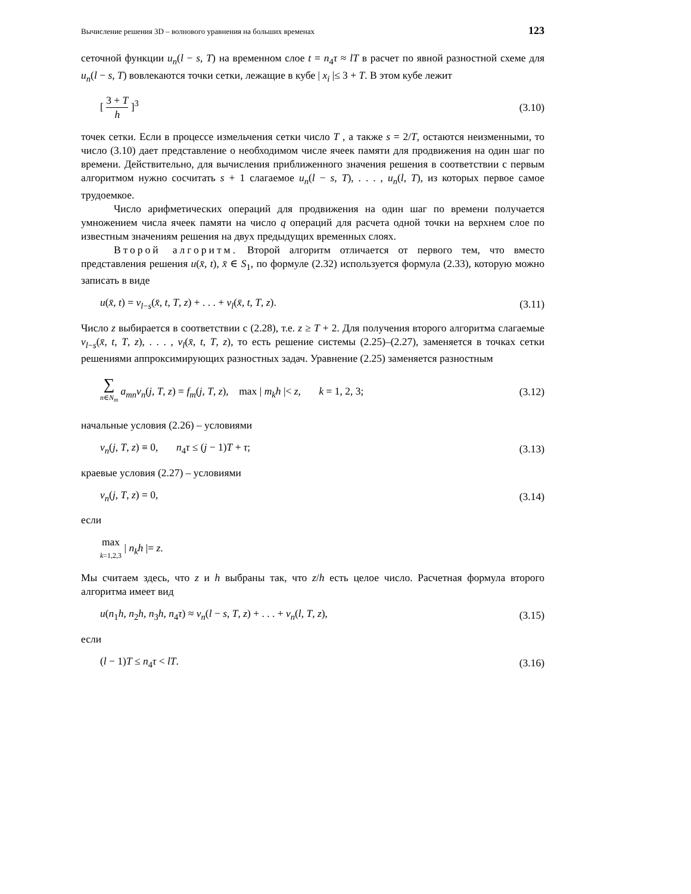Вычисление решения 3D – волнового уравнения на больших временах 123
сеточной функции u<sub>n</sub>(l − s, T) на временном слое t = n<sub>4</sub>τ ≈ lT в расчет по явной разностной схеме для u<sub>n</sub>(l − s, T) вовлекаются точки сетки, лежащие в кубе | x<sub>i</sub> |≤ 3 + T. В этом кубе лежит
[ 3 + T h ]<sup>3</sup> (3.10)
точек сетки. Если в процессе измельчения сетки число T , а также s = 2/T, остаются неизменными, то число (3.10) дает представление о необходимом числе ячеек памяти для продвижения на один шаг по времени. Действительно, для вычисления приближенного значения решения в соответствии с первым алгоритмом нужно сосчитать s + 1 слагаемое u<sub>n</sub>(l − s, T), . . . , u<sub>n</sub>(l, T), из которых первое самое трудоемкое.
Число арифметических операций для продвижения на один шаг по времени получается умножением числа ячеек памяти на число q операций для расчета одной точки на верхнем слое по известным значениям решения на двух предыдущих временных слоях.
Второй алгоритм. Второй алгоритм отличается от первого тем, что вместо представления решения u(x̄, t), x̄ ∈ S<sub>1</sub>, по формуле (2.32) используется формула (2.33), которую можно записать в виде
u(x̄, t) = v<sub>l−s</sub>(x̄, t, T, z) + . . . + v<sub>l</sub>(x̄, t, T, z). (3.11)
Число z выбирается в соответствии с (2.28), т.е. z ≥ T + 2. Для получения второго алгоритма слагаемые v<sub>l−s</sub>(x̄, t, T, z), . . . , v<sub>l</sub>(x̄, t, T, z), то есть решение системы (2.25)–(2.27), заменяется в точках сетки решениями аппроксимирующих разностных задач. Уравнение (2.25) заменяется разностным
∑ n∈N<sub>m</sub> a<sub>mn</sub>v<sub>n</sub>(j, T, z) = f<sub>m</sub>(j, T, z), max | m<sub>k</sub>h |< z, k = 1, 2, 3; (3.12)
начальные условия (2.26) – условиями
v<sub>n</sub>(j, T, z) ≡ 0, n<sub>4</sub>τ ≤ (j − 1)T + τ; (3.13)
краевые условия (2.27) – условиями
v<sub>n</sub>(j, T, z) = 0, (3.14)
если
max k=1,2,3 | n<sub>k</sub>h |= z.
Мы считаем здесь, что z и h выбраны так, что z/h есть целое число. Расчетная формула второго алгоритма имеет вид
u(n<sub>1</sub>h, n<sub>2</sub>h, n<sub>3</sub>h, n<sub>4</sub>τ) ≈ v<sub>n</sub>(l − s, T, z) + . . . + v<sub>n</sub>(l, T, z), (3.15)
если
(l − 1)T ≤ n<sub>4</sub>τ < lT. (3.16)